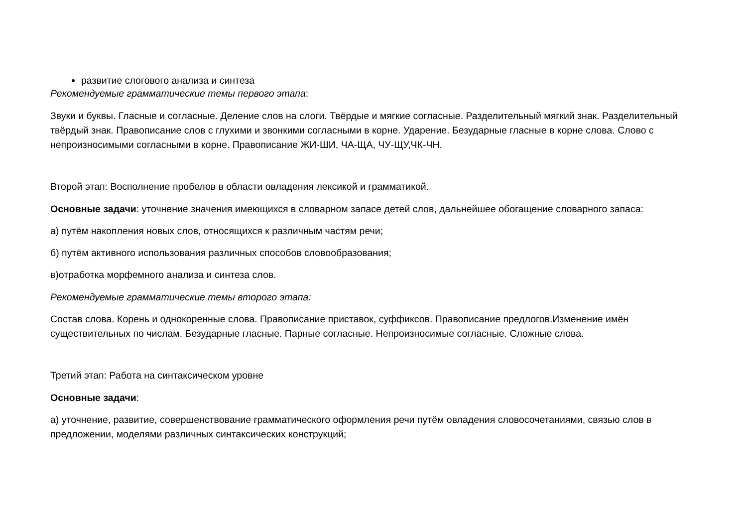развитие слогового анализа и синтеза
Рекомендуемые грамматические темы первого этапа:
Звуки и буквы. Гласные и согласные. Деление слов на слоги. Твёрдые и мягкие согласные. Разделительный мягкий знак. Разделительный твёрдый знак. Правописание слов с глухими и звонкими согласными в корне. Ударение. Безударные гласные в корне слова. Слово с непроизносимыми согласными в корне. Правописание ЖИ-ШИ, ЧА-ЩА, ЧУ-ЩУ,ЧК-ЧН.
Второй этап: Восполнение пробелов в области овладения лексикой и грамматикой.
Основные задачи: уточнение значения имеющихся в словарном запасе детей слов, дальнейшее обогащение словарного запаса:
а) путём накопления новых слов, относящихся к различным частям речи;
б) путём активного использования различных способов словообразования;
в)отработка морфемного анализа и синтеза слов.
Рекомендуемые грамматические темы второго этапа:
Состав слова. Корень и однокоренные слова. Правописание приставок, суффиксов. Правописание предлогов.Изменение имён существительных по числам. Безударные гласные. Парные согласные. Непроизносимые согласные. Сложные слова.
Третий этап: Работа на синтаксическом уровне
Основные задачи:
а) уточнение, развитие, совершенствование грамматического оформления речи путём овладения словосочетаниями, связью слов в предложении, моделями различных синтаксических конструкций;